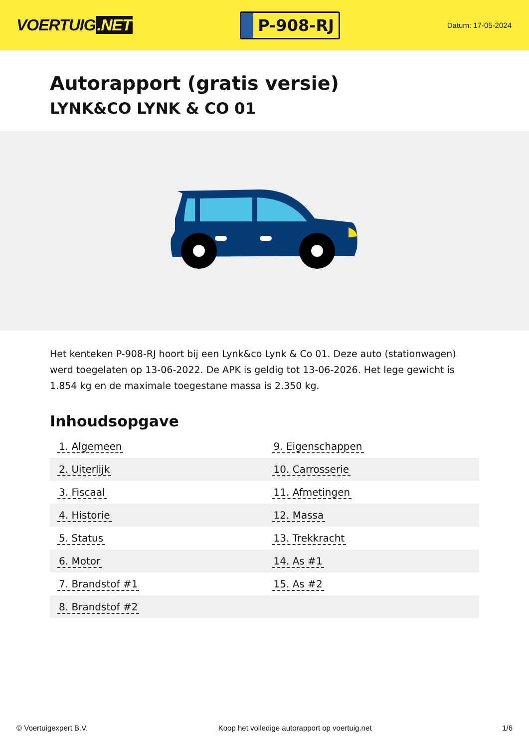VOERTUIG.NET
P-908-RJ
Datum: 17-05-2024
Autorapport (gratis versie)
LYNK&CO LYNK & CO 01
Het kenteken P-908-RJ hoort bij een Lynk&co Lynk & Co 01. Deze auto (stationwagen) werd toegelaten op 13-06-2022. De APK is geldig tot 13-06-2026. Het lege gewicht is 1.854 kg en de maximale toegestane massa is 2.350 kg.
Inhoudsopgave
| 1. Algemeen | 9. Eigenschappen |
| 2. Uiterlijk | 10. Carrosserie |
| 3. Fiscaal | 11. Afmetingen |
| 4. Historie | 12. Massa |
| 5. Status | 13. Trekkracht |
| 6. Motor | 14. As #1 |
| 7. Brandstof #1 | 15. As #2 |
| 8. Brandstof #2 | |
© Voertuigexpert B.V. Koop het volledige autorapport op voertuig.net 1/6